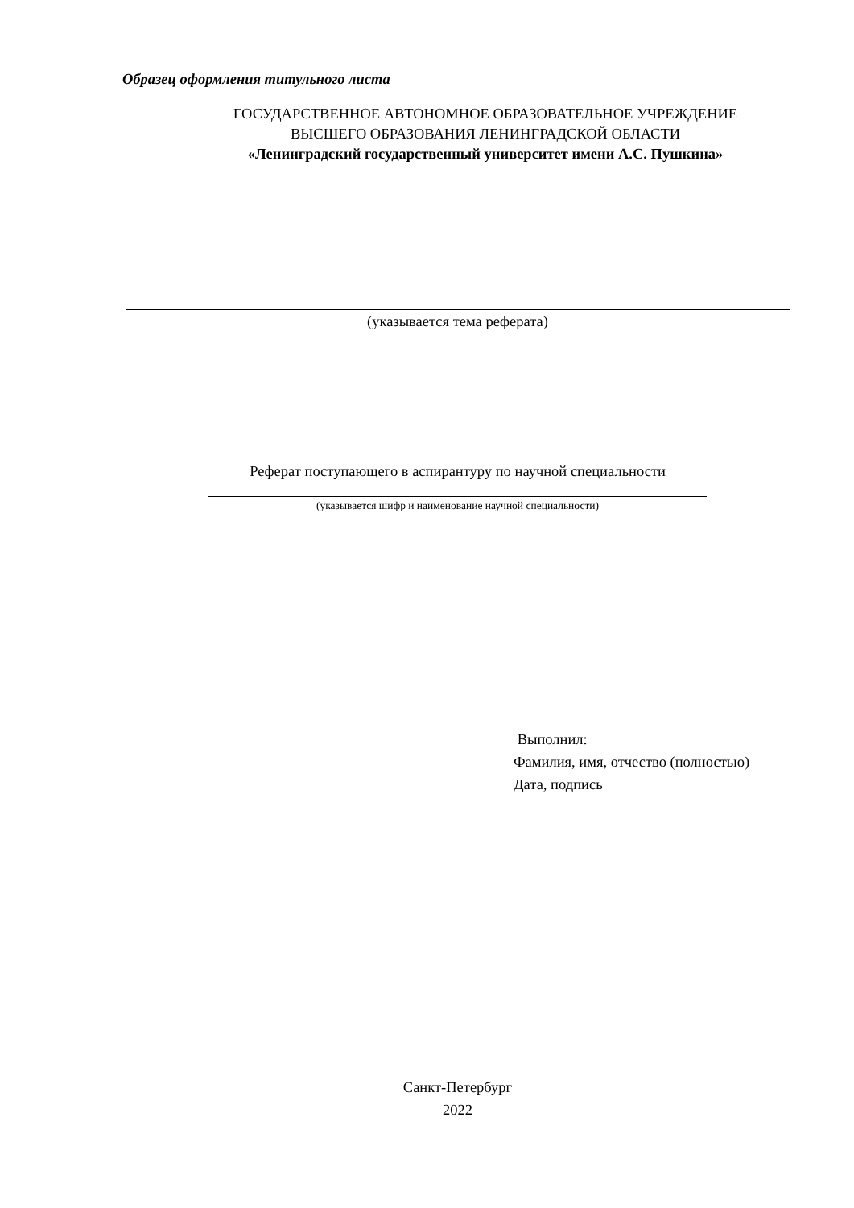Образец оформления титульного листа
ГОСУДАРСТВЕННОЕ АВТОНОМНОЕ ОБРАЗОВАТЕЛЬНОЕ УЧРЕЖДЕНИЕ
ВЫСШЕГО ОБРАЗОВАНИЯ ЛЕНИНГРАДСКОЙ ОБЛАСТИ
«Ленинградский государственный университет имени А.С. Пушкина»
(указывается тема реферата)
Реферат поступающего в аспирантуру по научной специальности
(указывается шифр и наименование научной специальности)
Выполнил:
Фамилия, имя, отчество (полностью)
Дата, подпись
Санкт-Петербург
2022